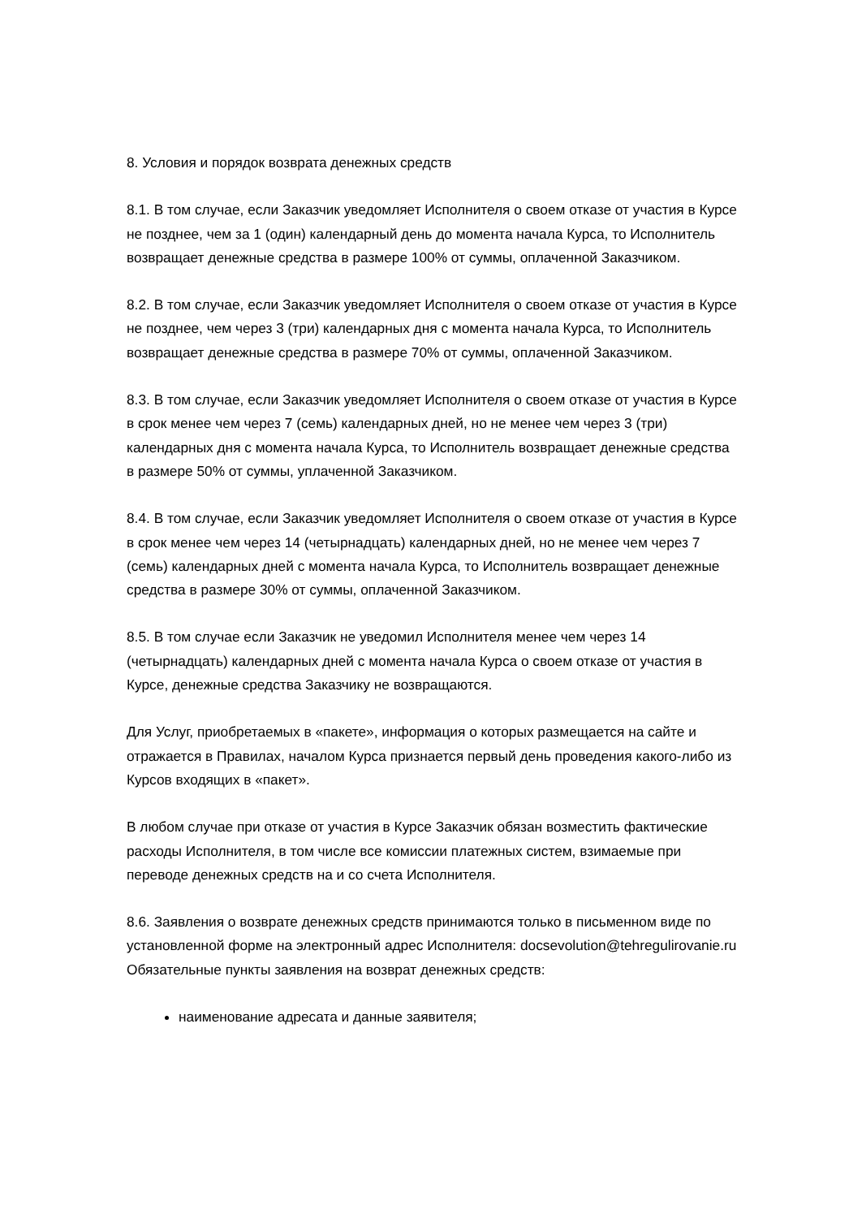8. Условия и порядок возврата денежных средств
8.1. В том случае, если Заказчик уведомляет Исполнителя о своем отказе от участия в Курсе не позднее, чем за 1 (один) календарный день до момента начала Курса, то Исполнитель возвращает денежные средства в размере 100% от суммы, оплаченной Заказчиком.
8.2. В том случае, если Заказчик уведомляет Исполнителя о своем отказе от участия в Курсе не позднее, чем через 3 (три) календарных дня с момента начала Курса, то Исполнитель возвращает денежные средства в размере 70% от суммы, оплаченной Заказчиком.
8.3. В том случае, если Заказчик уведомляет Исполнителя о своем отказе от участия в Курсе в срок менее чем через 7 (семь) календарных дней, но не менее чем через 3 (три) календарных дня с момента начала Курса, то Исполнитель возвращает денежные средства в размере 50% от суммы, уплаченной Заказчиком.
8.4. В том случае, если Заказчик уведомляет Исполнителя о своем отказе от участия в Курсе в срок менее чем через 14 (четырнадцать) календарных дней, но не менее чем через 7 (семь) календарных дней с момента начала Курса, то Исполнитель возвращает денежные средства в размере 30% от суммы, оплаченной Заказчиком.
8.5. В том случае если Заказчик не уведомил Исполнителя менее чем через 14 (четырнадцать) календарных дней с момента начала Курса о своем отказе от участия в Курсе, денежные средства Заказчику не возвращаются.
Для Услуг, приобретаемых в «пакете», информация о которых размещается на сайте и отражается в Правилах, началом Курса признается первый день проведения какого-либо из Курсов входящих в «пакет».
В любом случае при отказе от участия в Курсе Заказчик обязан возместить фактические расходы Исполнителя, в том числе все комиссии платежных систем, взимаемые при переводе денежных средств на и со счета Исполнителя.
8.6. Заявления о возврате денежных средств принимаются только в письменном виде по установленной форме на электронный адрес Исполнителя: docsevolution@tehregulirovanie.ru Обязательные пункты заявления на возврат денежных средств:
наименование адресата и данные заявителя;